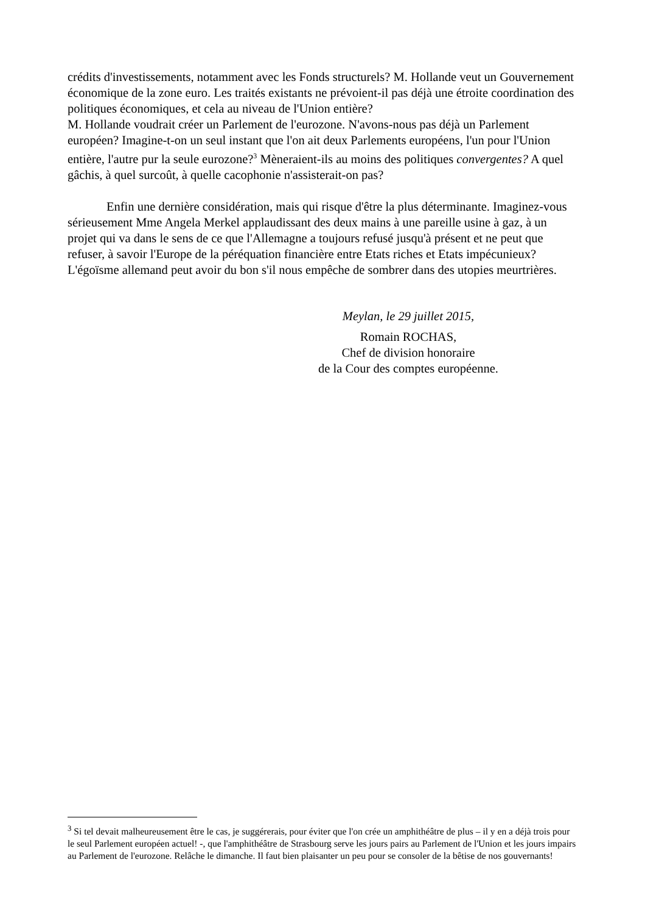crédits d'investissements, notamment avec les Fonds structurels? M. Hollande veut un Gouvernement économique de la zone euro. Les traités existants ne prévoient-il pas déjà une étroite coordination des politiques économiques, et cela au niveau de l'Union entière?
M. Hollande voudrait créer un Parlement de l'eurozone. N'avons-nous pas déjà un Parlement européen? Imagine-t-on un seul instant que l'on ait deux Parlements européens, l'un pour l'Union entière, l'autre pur la seule eurozone?<sup>3</sup> Mèneraient-ils au moins des politiques convergentes? A quel gâchis, à quel surcoût, à quelle cacophonie n'assisterait-on pas?
Enfin une dernière considération, mais qui risque d'être la plus déterminante. Imaginez-vous sérieusement Mme Angela Merkel applaudissant des deux mains à une pareille usine à gaz, à un projet qui va dans le sens de ce que l'Allemagne a toujours refusé jusqu'à présent et ne peut que refuser, à savoir l'Europe de la péréquation financière entre Etats riches et Etats impécunieux? L'égoïsme allemand peut avoir du bon s'il nous empêche de sombrer dans des utopies meurtrières.
Meylan, le 29 juillet 2015,
Romain ROCHAS,
Chef de division honoraire
de la Cour des comptes européenne.
<sup>3</sup> Si tel devait malheureusement être le cas, je suggérerais, pour éviter que l'on crée un amphithéâtre de plus – il y en a déjà trois pour le seul Parlement européen actuel! -, que l'amphithéâtre de Strasbourg serve les jours pairs au Parlement de l'Union et les jours impairs au Parlement de l'eurozone. Relâche le dimanche. Il faut bien plaisanter un peu pour se consoler de la bêtise de nos gouvernants!